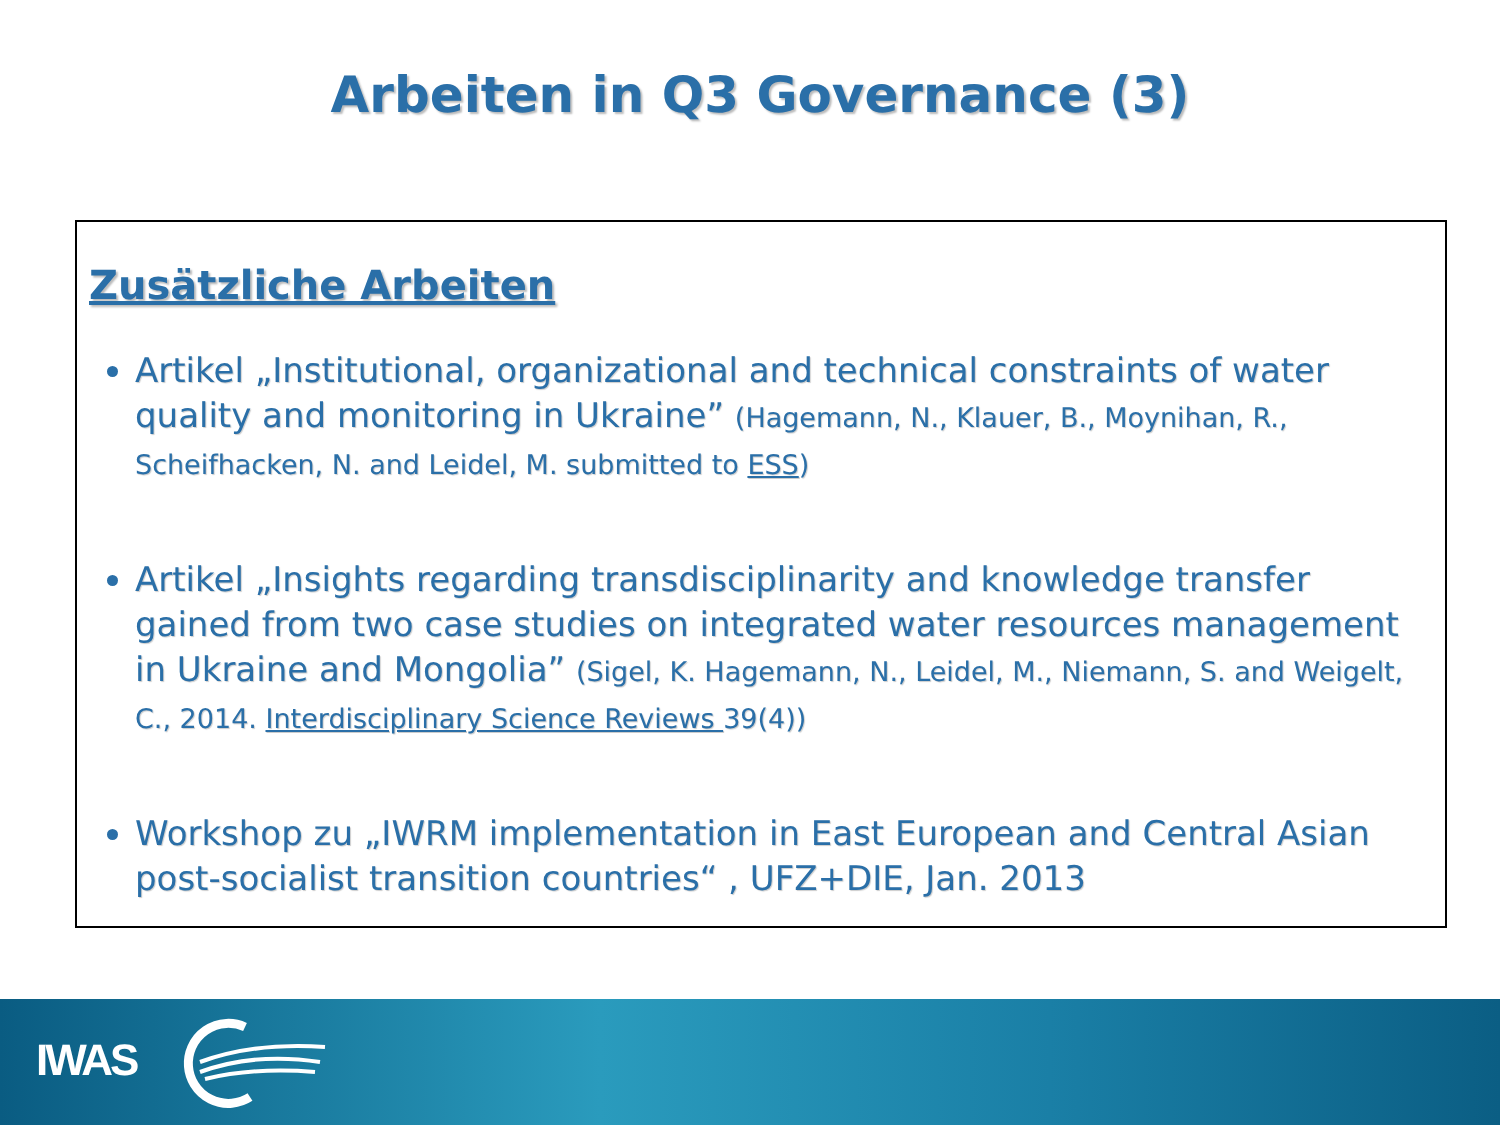Arbeiten in Q3 Governance (3)
Zusätzliche Arbeiten
Artikel „Institutional, organizational and technical constraints of water quality and monitoring in Ukraine” (Hagemann, N., Klauer, B., Moynihan, R., Scheifhacken, N. and Leidel, M. submitted to ESS)
Artikel „Insights regarding transdisciplinarity and knowledge transfer gained from two case studies on integrated water resources management in Ukraine and Mongolia” (Sigel, K. Hagemann, N., Leidel, M., Niemann, S. and Weigelt, C., 2014. Interdisciplinary Science Reviews 39(4))
Workshop zu „IWRM implementation in East European and Central Asian post-socialist transition countries“ , UFZ+DIE, Jan. 2013
IWAS